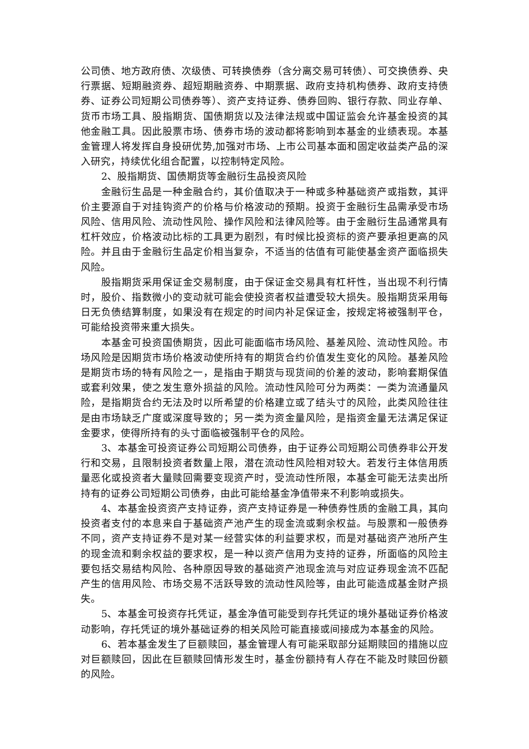公司债、地方政府债、次级债、可转换债券（含分离交易可转债）、可交换债券、央行票据、短期融资券、超短期融资券、中期票据、政府支持机构债券、政府支持债券、证券公司短期公司债券等）、资产支持证券、债券回购、银行存款、同业存单、货币市场工具、股指期货、国债期货以及法律法规或中国证监会允许基金投资的其他金融工具。因此股票市场、债券市场的波动都将影响到本基金的业绩表现。本基金管理人将发挥自身投研优势,加强对市场、上市公司基本面和固定收益类产品的深入研究，持续优化组合配置，以控制特定风险。
2、股指期货、国债期货等金融衍生品投资风险
金融衍生品是一种金融合约，其价值取决于一种或多种基础资产或指数，其评价主要源自于对挂钩资产的价格与价格波动的预期。投资于金融衍生品需承受市场风险、信用风险、流动性风险、操作风险和法律风险等。由于金融衍生品通常具有杠杆效应，价格波动比标的工具更为剧烈，有时候比投资标的资产要承担更高的风险。并且由于金融衍生品定价相当复杂，不适当的估值有可能使基金资产面临损失风险。
股指期货采用保证金交易制度，由于保证金交易具有杠杆性，当出现不利行情时，股价、指数微小的变动就可能会使投资者权益遭受较大损失。股指期货采用每日无负债结算制度，如果没有在规定的时间内补足保证金，按规定将被强制平仓，可能给投资带来重大损失。
本基金可投资国债期货，因此可能面临市场风险、基差风险、流动性风险。市场风险是因期货市场价格波动使所持有的期货合约价值发生变化的风险。基差风险是期货市场的特有风险之一，是指由于期货与现货间的价差的波动，影响套期保值或套利效果，使之发生意外损益的风险。流动性风险可分为两类：一类为流通量风险，是指期货合约无法及时以所希望的价格建立或了结头寸的风险，此类风险往往是由市场缺乏广度或深度导致的；另一类为资金量风险，是指资金量无法满足保证金要求，使得所持有的头寸面临被强制平仓的风险。
3、本基金可投资证券公司短期公司债券，由于证券公司短期公司债券非公开发行和交易，且限制投资者数量上限，潜在流动性风险相对较大。若发行主体信用质量恶化或投资者大量赎回需要变现资产时，受流动性所限，本基金可能无法卖出所持有的证券公司短期公司债券，由此可能给基金净值带来不利影响或损失。
4、本基金投资资产支持证券，资产支持证券是一种债券性质的金融工具，其向投资者支付的本息来自于基础资产池产生的现金流或剩余权益。与股票和一般债券不同，资产支持证券不是对某一经营实体的利益要求权，而是对基础资产池所产生的现金流和剩余权益的要求权，是一种以资产信用为支持的证券，所面临的风险主要包括交易结构风险、各种原因导致的基础资产池现金流与对应证券现金流不匹配产生的信用风险、市场交易不活跃导致的流动性风险等，由此可能造成基金财产损失。
5、本基金可投资存托凭证，基金净值可能受到存托凭证的境外基础证券价格波动影响，存托凭证的境外基础证券的相关风险可能直接或间接成为本基金的风险。
6、若本基金发生了巨额赎回，基金管理人有可能采取部分延期赎回的措施以应对巨额赎回，因此在巨额赎回情形发生时，基金份额持有人存在不能及时赎回份额的风险。